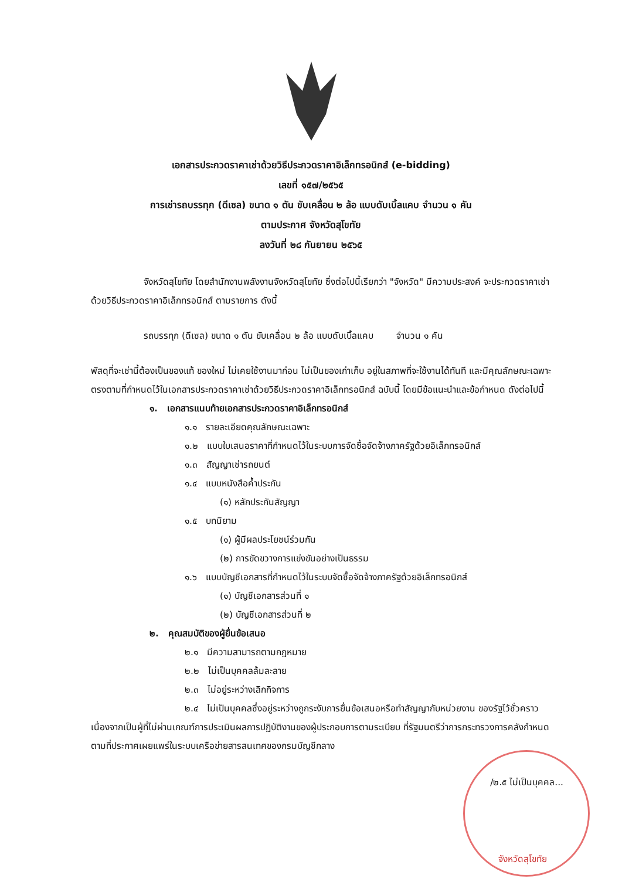เอกสารประกวดราคาเช่าด้วยวิธีประกวดราคาอิเล็กทรอนิกส์ (e-bidding)
เลขที่ ๑๕๗/๒๕๖๕
การเช่ารถบรรทุก (ดีเซล) ขนาด ๑ ตัน ขับเคลื่อน ๒ ล้อ แบบดับเบิ้ลแคบ จำนวน ๑ คัน
ตามประกาศ จังหวัดสุโขทัย
ลงวันที่ ๒๘ กันยายน ๒๕๖๕
จังหวัดสุโขทัย โดยสำนักงานพลังงานจังหวัดสุโขทัย ซึ่งต่อไปนี้เรียกว่า "จังหวัด" มีความประสงค์ จะประกวดราคาเช่าด้วยวิธีประกวดราคาอิเล็กทรอนิกส์ ตามรายการ ดังนี้
รถบรรทุก (ดีเซล) ขนาด ๑ ตัน ขับเคลื่อน ๒ ล้อ แบบดับเบิ้ลแคบ จำนวน ๑ คัน
พัสดุที่จะเช่านี้ต้องเป็นของแท้ ของใหม่ ไม่เคยใช้งานมาก่อน ไม่เป็นของเก่าเก็บ อยู่ในสภาพที่จะใช้งานได้ทันที และมีคุณลักษณะเฉพาะตรงตามที่กำหนดไว้ในเอกสารประกวดราคาเช่าด้วยวิธีประกวดราคาอิเล็กทรอนิกส์ ฉบับนี้ โดยมีข้อแนะนำและข้อกำหนด ดังต่อไปนี้
๑. เอกสารแนบท้ายเอกสารประกวดราคาอิเล็กทรอนิกส์
๑.๑ รายละเอียดคุณลักษณะเฉพาะ
๑.๒ แบบใบเสนอราคาที่กำหนดไว้ในระบบการจัดซื้อจัดจ้างภาครัฐด้วยอิเล็กทรอนิกส์
๑.๓ สัญญาเช่ารถยนต์
๑.๔ แบบหนังสือค้ำประกัน
(๑) หลักประกันสัญญา
๑.๕ บทนิยาม
(๑) ผู้มีผลประโยชน์ร่วมกัน
(๒) การขัดขวางการแข่งขันอย่างเป็นธรรม
๑.๖ แบบบัญชีเอกสารที่กำหนดไว้ในระบบจัดซื้อจัดจ้างภาครัฐด้วยอิเล็กทรอนิกส์
(๑) บัญชีเอกสารส่วนที่ ๑
(๒) บัญชีเอกสารส่วนที่ ๒
๒. คุณสมบัติของผู้ยื่นข้อเสนอ
๒.๑ มีความสามารถตามกฎหมาย
๒.๒ ไม่เป็นบุคคลล้มละลาย
๒.๓ ไม่อยู่ระหว่างเลิกกิจการ
๒.๔ ไม่เป็นบุคคลซึ่งอยู่ระหว่างถูกระงับการยื่นข้อเสนอหรือทำสัญญากับหน่วยงาน ของรัฐไว้ชั่วคราว เนื่องจากเป็นผู้ที่ไม่ผ่านเกณฑ์การประเมินผลการปฏิบัติงานของผู้ประกอบการตามระเบียบ ที่รัฐมนตรีว่าการกระทรวงการคลังกำหนดตามที่ประกาศเผยแพร่ในระบบเครือข่ายสารสนเทศของกรมบัญชีกลาง
/๒.๕ ไม่เป็นบุคคล...
จังหวัดสุโขทัย